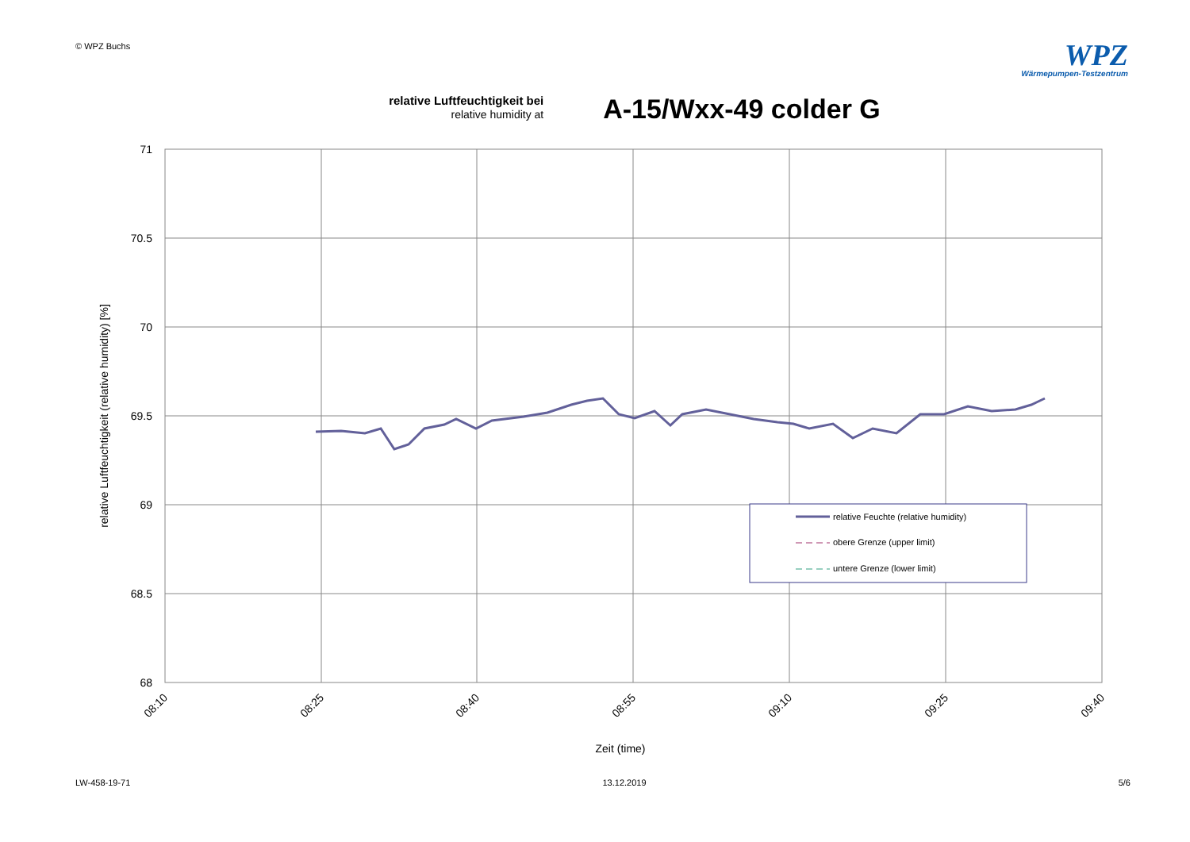© WPZ Buchs
WPZ
Wärmepumpen-Testzentrum
relative Luftfeuchtigkeit bei
relative humidity at
A-15/Wxx-49 colder G
71
70.5
70
69.5
69
68.5
68
08:10
08:25
08:40
08:55
09:10
09:25
09:40
relative Luftfeuchtigkeit (relative humidity) [%]
Zeit (time)
relative Feuchte (relative humidity)
obere Grenze (upper limit)
untere Grenze (lower limit)
LW-458-19-71 13.12.2019 5/6